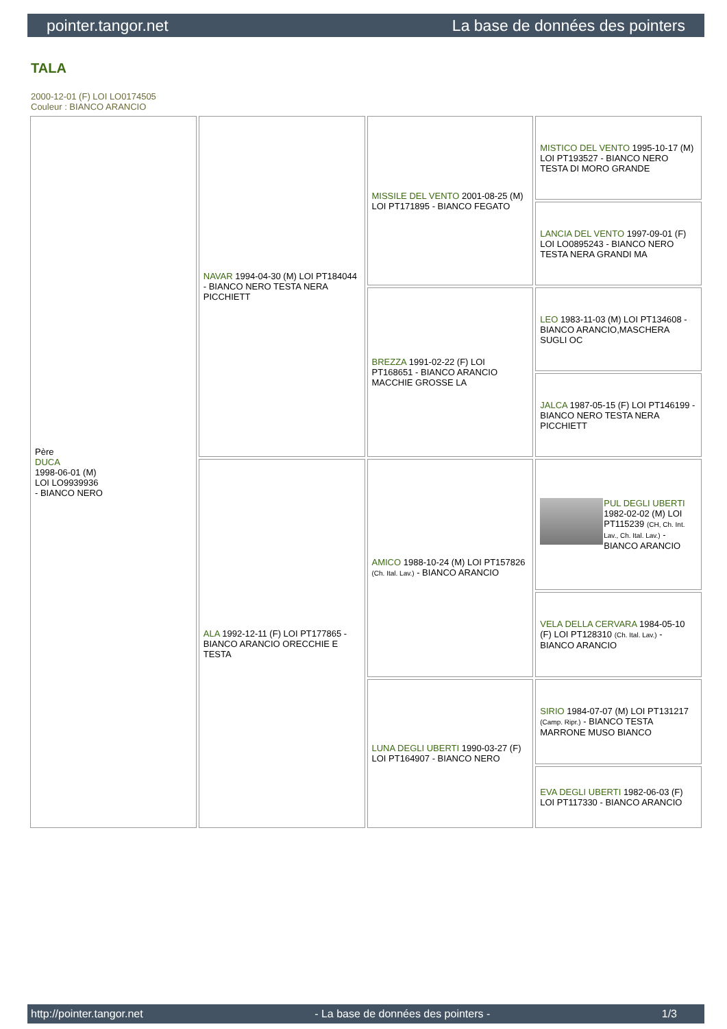pointer.tangor.net La base de données des pointers
TALA
2000-12-01 (F) LOI LO0174505
Couleur : BIANCO ARANCIO
| Père DUCA 1998-06-01 (M) LOI LO9939936 - BIANCO NERO | NAVAR 1994-04-30 (M) LOI PT184044 - BIANCO NERO TESTA NERA PICCHIETT | MISSILE DEL VENTO 2001-08-25 (M) LOI PT171895 - BIANCO FEGATO | MISTICO DEL VENTO 1995-10-17 (M) LOI PT193527 - BIANCO NERO TESTA DI MORO GRANDE |
| | | | LANCIA DEL VENTO 1997-09-01 (F) LOI LO0895243 - BIANCO NERO TESTA NERA GRANDI MA |
| | | BREZZA 1991-02-22 (F) LOI PT168651 - BIANCO ARANCIO MACCHIE GROSSE LA | LEO 1983-11-03 (M) LOI PT134608 - BIANCO ARANCIO,MASCHERA SUGLI OC |
| | | | JALCA 1987-05-15 (F) LOI PT146199 - BIANCO NERO TESTA NERA PICCHIETT |
| | ALA 1992-12-11 (F) LOI PT177865 - BIANCO ARANCIO ORECCHIE E TESTA | AMICO 1988-10-24 (M) LOI PT157826 (Ch. Ital. Lav.) - BIANCO ARANCIO | PUL DEGLI UBERTI 1982-02-02 (M) LOI PT115239 (CH, Ch. Int. Lav., Ch. Ital. Lav.) - BIANCO ARANCIO |
| | | | VELA DELLA CERVARA 1984-05-10 (F) LOI PT128310 (Ch. Ital. Lav.) - BIANCO ARANCIO |
| | | LUNA DEGLI UBERTI 1990-03-27 (F) LOI PT164907 - BIANCO NERO | SIRIO 1984-07-07 (M) LOI PT131217 (Camp. Ripr.) - BIANCO TESTA MARRONE MUSO BIANCO |
| | | | EVA DEGLI UBERTI 1982-06-03 (F) LOI PT117330 - BIANCO ARANCIO |
http://pointer.tangor.net - La base de données des pointers - 1/3